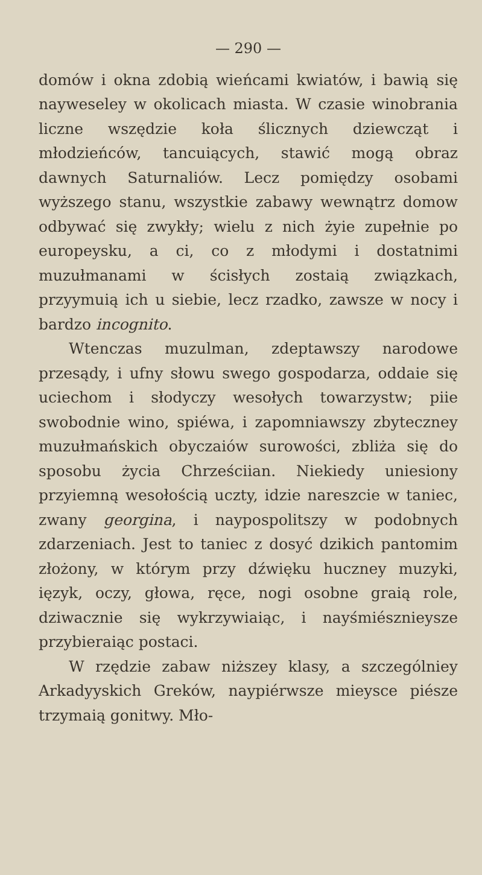— 290 —
domów i okna zdobią wieńcami kwiatów, i bawią się nayweseley w okolicach miasta. W czasie winobrania liczne wszędzie koła ślicznych dziewcząt i młodzieńców, tancuiących, stawić mogą obraz dawnych Saturnaliów. Lecz pomiędzy osobami wyższego stanu, wszystkie zabawy wewnątrz domow odbywać się zwykły; wielu z nich żyie zupełnie po europeysku, a ci, co z młodymi i dostatnimi muzułmanami w ścisłych zostaią związkach, przyymuią ich u siebie, lecz rzadko, zawsze w nocy i bardzo incognito.
Wtenczas muzulman, zdeptawszy narodowe przesądy, i ufny słowu swego gospodarza, oddaie się uciechom i słodyczy wesołych towarzystw; piie swobodnie wino, spiéwa, i zapomniawszy zbyteczney muzułmańskich obyczaiów surowości, zbliża się do sposobu życia Chrześciian. Niekiedy uniesiony przyiemną wesołością uczty, idzie nareszcie w taniec, zwany georgina, i naypospolitszy w podobnych zdarzeniach. Jest to taniec z dosyć dzikich pantomim złożony, w którym przy dźwięku huczney muzyki, ięzyk, oczy, głowa, ręce, nogi osobne graią role, dziwacznie się wykrzywiaiąc, i nayśmiésznieysze przybieraiąc postaci.
W rzędzie zabaw niższey klasy, a szczególniey Arkadyyskich Greków, naypiérwsze mieysce piésze trzymaią gonitwy. Mło-